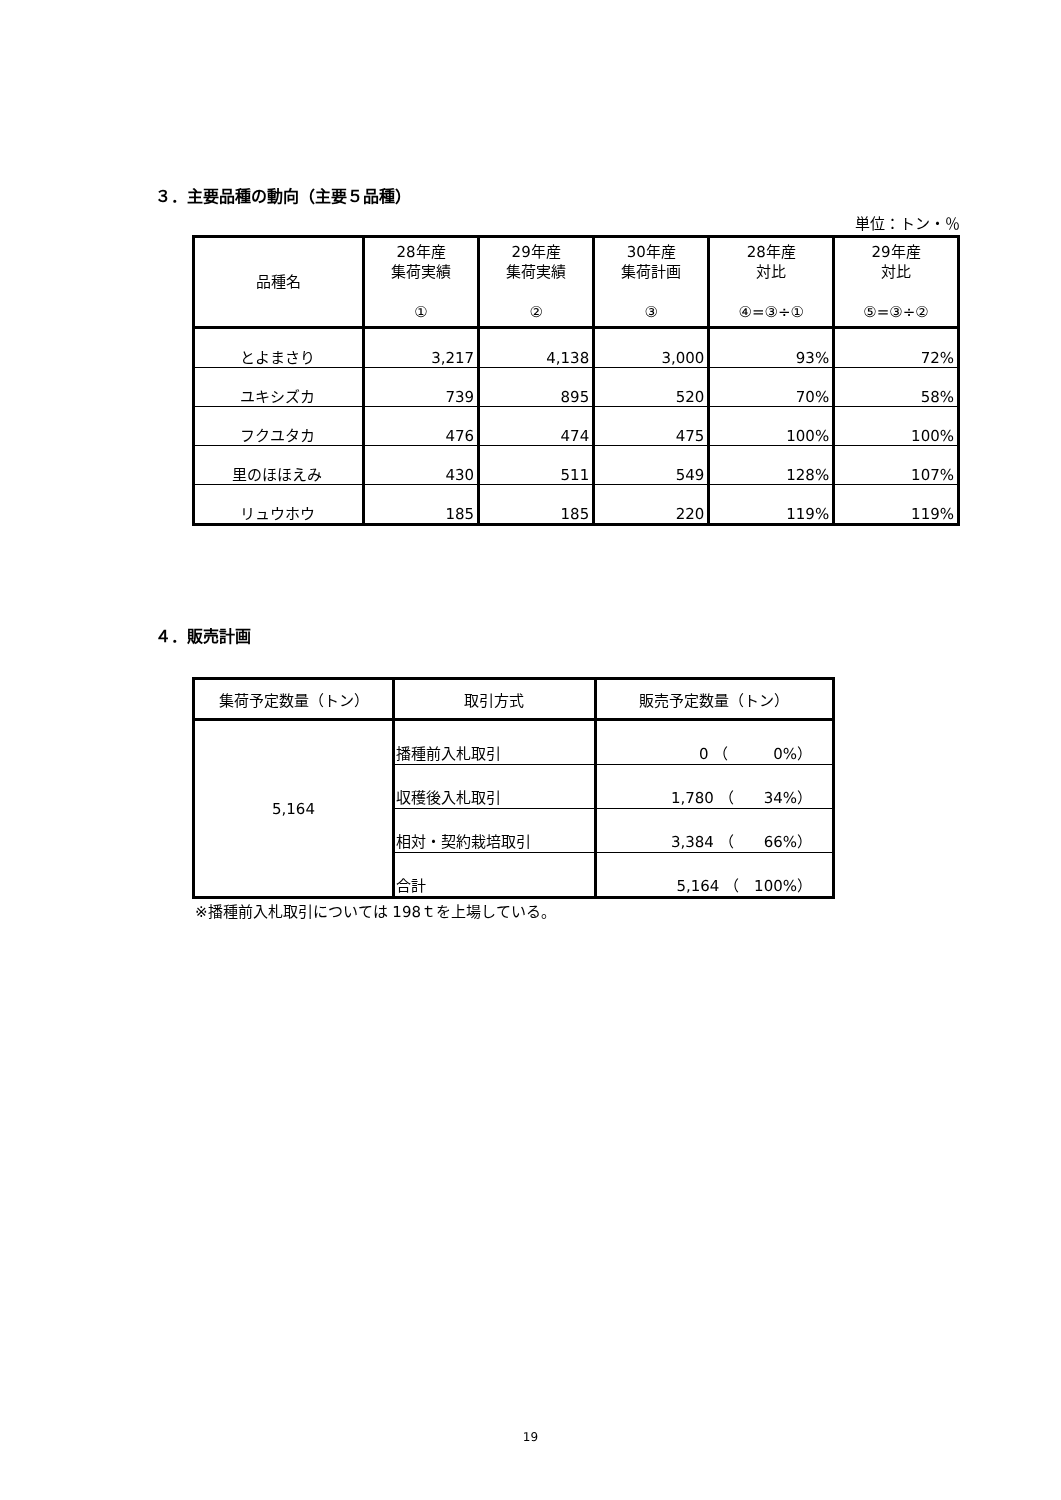３．主要品種の動向（主要５品種）
単位：トン・％
| 品種名 | 28年産 集荷実績 ① | 29年産 集荷実績 ② | 30年産 集荷計画 ③ | 28年産 対比 ④=③÷① | 29年産 対比 ⑤=③÷② |
| --- | --- | --- | --- | --- | --- |
| とよまさり | 3,217 | 4,138 | 3,000 | 93% | 72% |
| ユキシズカ | 739 | 895 | 520 | 70% | 58% |
| フクユタカ | 476 | 474 | 475 | 100% | 100% |
| 里のほほえみ | 430 | 511 | 549 | 128% | 107% |
| リュウホウ | 185 | 185 | 220 | 119% | 119% |
４．販売計画
| 集荷予定数量（トン） | 取引方式 | 販売予定数量（トン） |
| --- | --- | --- |
| 5,164 | 播種前入札取引 | 0 （ 0%） |
| | 収穫後入札取引 | 1,780 （ 34%） |
| | 相対・契約栽培取引 | 3,384 （ 66%） |
| | 合計 | 5,164 （ 100%） |
※播種前入札取引については 198ｔを上場している。
19